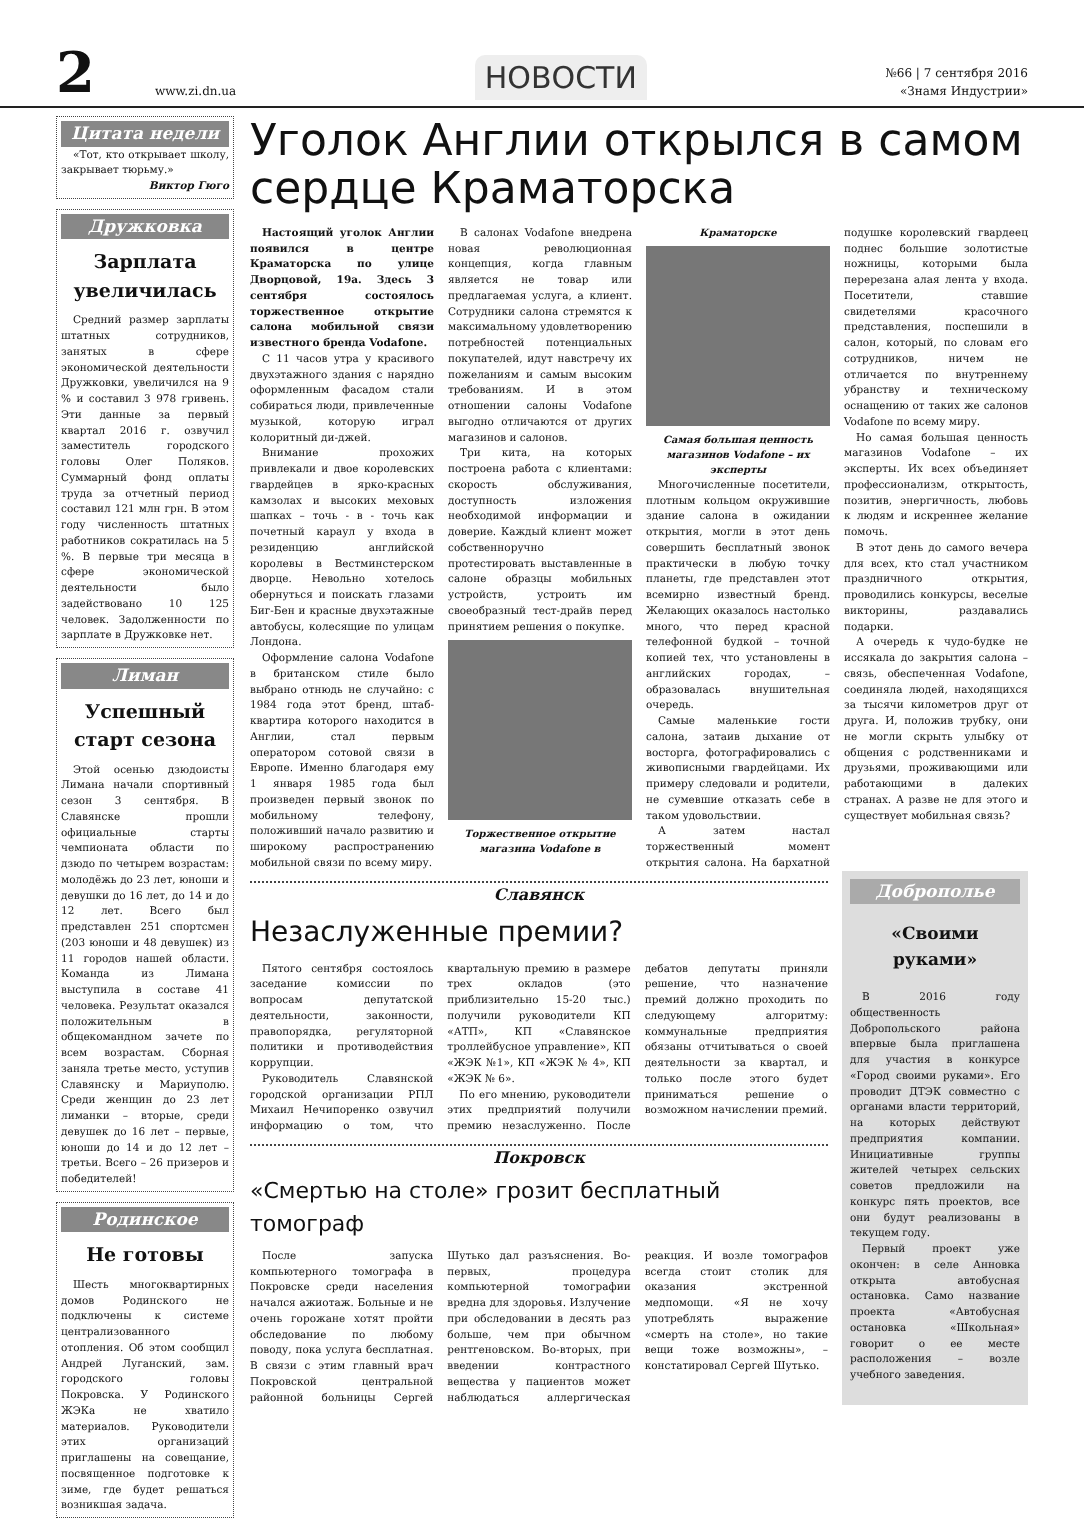2 www.zi.dn.ua НОВОСТИ №66 | 7 сентября 2016
«Знамя Индустрии»
Цитата недели
«Тот, кто открывает школу, закрывает тюрьму.»
Виктор Гюго
Дружковка
Зарплата увеличилась
Средний размер зарплаты штатных сотрудников, занятых в сфере экономической деятельности Дружковки, увеличился на 9 % и составил 3 978 гривень. Эти данные за первый квартал 2016 г. озвучил заместитель городского головы Олег Поляков. Суммарный фонд оплаты труда за отчетный период составил 121 млн грн. В этом году численность штатных работников сократилась на 5 %. В первые три месяца в сфере экономической деятельности было задействовано 10 125 человек. Задолженности по зарплате в Дружковке нет.
Лиман
Успешный старт сезона
Этой осенью дзюдоисты Лимана начали спортивный сезон 3 сентября. В Славянске прошли официальные старты чемпионата области по дзюдо по четырем возрастам: молодёжь до 23 лет, юноши и девушки до 16 лет, до 14 и до 12 лет. Всего был представлен 251 спортсмен (203 юноши и 48 девушек) из 11 городов нашей области. Команда из Лимана выступила в составе 41 человека. Результат оказался положительным в общекомандном зачете по всем возрастам. Сборная заняла третье место, уступив Славянску и Мариуполю. Среди женщин до 23 лет лиманки – вторые, среди девушек до 16 лет – первые, юноши до 14 и до 12 лет – третьи. Всего – 26 призеров и победителей!
Родинское
Не готовы
Шесть многоквартирных домов Родинского не подключены к системе централизованного отопления. Об этом сообщил Андрей Луганский, зам. городского головы Покровска. У Родинского ЖЭКа не хватило материалов. Руководители этих организаций приглашены на совещание, посвященное подготовке к зиме, где будет решаться возникшая задача.
Уголок Англии открылся в самом сердце Краматорска
Настоящий уголок Англии появился в центре Краматорска по улице Дворцовой, 19а. Здесь 3 сентября состоялось торжественное открытие салона мобильной связи известного бренда Vodafone.
С 11 часов утра у красивого двухэтажного здания с нарядно оформленным фасадом стали собираться люди, привлеченные музыкой, которую играл колоритный ди-джей.
Внимание прохожих привлекали и двое королевских гвардейцев в ярко-красных камзолах и высоких меховых шапках – точь - в - точь как почетный караул у входа в резиденцию английской королевы в Вестминстерском дворце. Невольно хотелось обернуться и поискать глазами Биг-Бен и красные двухэтажные автобусы, колесящие по улицам Лондона.
Оформление салона Vodafone в британском стиле было выбрано отнюдь не случайно: с 1984 года этот бренд, штаб-квартира которого находится в Англии, стал первым оператором сотовой связи в Европе. Именно благодаря ему 1 января 1985 года был произведен первый звонок по мобильному телефону, положивший начало развитию и широкому распространению мобильной связи по всему миру.
В салонах Vodafone внедрена новая революционная концепция, когда главным является не товар или предлагаемая услуга, а клиент. Сотрудники салона стремятся к максимальному удовлетворению потребностей потенциальных покупателей, идут навстречу их пожеланиям и самым высоким требованиям. И в этом отношении салоны Vodafone выгодно отличаются от других магазинов и салонов.
Три кита, на которых построена работа с клиентами: скорость обслуживания, доступность изложения необходимой информации и доверие. Каждый клиент может собственноручно протестировать выставленные в салоне образцы мобильных устройств, устроить им своеобразный тест-драйв перед принятием решения о покупке.
Торжественное открытие магазина Vodafone в Краматорске
Самая большая ценность магазинов Vodafone – их эксперты
Многочисленные посетители, плотным кольцом окружившие здание салона в ожидании открытия, могли в этот день совершить бесплатный звонок практически в любую точку планеты, где представлен этот всемирно известный бренд. Желающих оказалось настолько много, что перед красной телефонной будкой – точной копией тех, что установлены в английских городах, – образовалась внушительная очередь.
Самые маленькие гости салона, затаив дыхание от восторга, фотографировались с живописными гвардейцами. Их примеру следовали и родители, не сумевшие отказать себе в таком удовольствии.
А затем настал торжественный момент открытия салона. На бархатной подушке королевский гвардеец поднес большие золотистые ножницы, которыми была перерезана алая лента у входа. Посетители, ставшие свидетелями красочного представления, поспешили в салон, который, по словам его сотрудников, ничем не отличается по внутреннему убранству и техническому оснащению от таких же салонов Vodafone по всему миру.
Но самая большая ценность магазинов Vodafone – их эксперты. Их всех объединяет профессионализм, открытость, позитив, энергичность, любовь к людям и искреннее желание помочь.
В этот день до самого вечера для всех, кто стал участником праздничного открытия, проводились конкурсы, веселые викторины, раздавались подарки.
А очередь к чудо-будке не иссякала до закрытия салона – связь, обеспеченная Vodafone, соединяла людей, находящихся за тысячи километров друг от друга. И, положив трубку, они не могли скрыть улыбку от общения с родственниками и друзьями, проживающими или работающими в далеких странах. А разве не для этого и существует мобильная связь?
Славянск
Незаслуженные премии?
Пятого сентября состоялось заседание комиссии по вопросам депутатской деятельности, законности, правопорядка, регуляторной политики и противодействия коррупции.
Руководитель Славянской городской организации РПЛ Михаил Нечипоренко озвучил информацию о том, что квартальную премию в размере трех окладов (это приблизительно 15-20 тыс.) получили руководители КП «АТП», КП «Славянское троллейбусное управление», КП «ЖЭК №1», КП «ЖЭК № 4», КП «ЖЭК № 6».
По его мнению, руководители этих предприятий получили премию незаслуженно. После дебатов депутаты приняли решение, что назначение премий должно проходить по следующему алгоритму: коммунальные предприятия обязаны отчитываться о своей деятельности за квартал, и только после этого будет приниматься решение о возможном начислении премий.
Покровск
«Смертью на столе» грозит бесплатный томограф
После запуска компьютерного томографа в Покровске среди населения начался ажиотаж. Больные и не очень горожане хотят пройти обследование по любому поводу, пока услуга бесплатная. В связи с этим главный врач Покровской центральной районной больницы Сергей Шутько дал разъяснения. Во-первых, процедура компьютерной томографии вредна для здоровья. Излучение при обследовании в десять раз больше, чем при обычном рентгеновском. Во-вторых, при введении контрастного вещества у пациентов может наблюдаться аллергическая реакция. И возле томографов всегда стоит столик для оказания экстренной медпомощи. «Я не хочу употреблять выражение «смерть на столе», но такие вещи тоже возможны», – констатировал Сергей Шутько.
Доброполье
«Своими руками»
В 2016 году общественность Добропольского района впервые была приглашена для участия в конкурсе «Город своими руками». Его проводит ДТЭК совместно с органами власти территорий, на которых действуют предприятия компании. Инициативные группы жителей четырех сельских советов предложили на конкурс пять проектов, все они будут реализованы в текущем году.
Первый проект уже окончен: в селе Анновка открыта автобусная остановка. Само название проекта «Автобусная остановка «Школьная» говорит о ее месте расположения – возле учебного заведения.